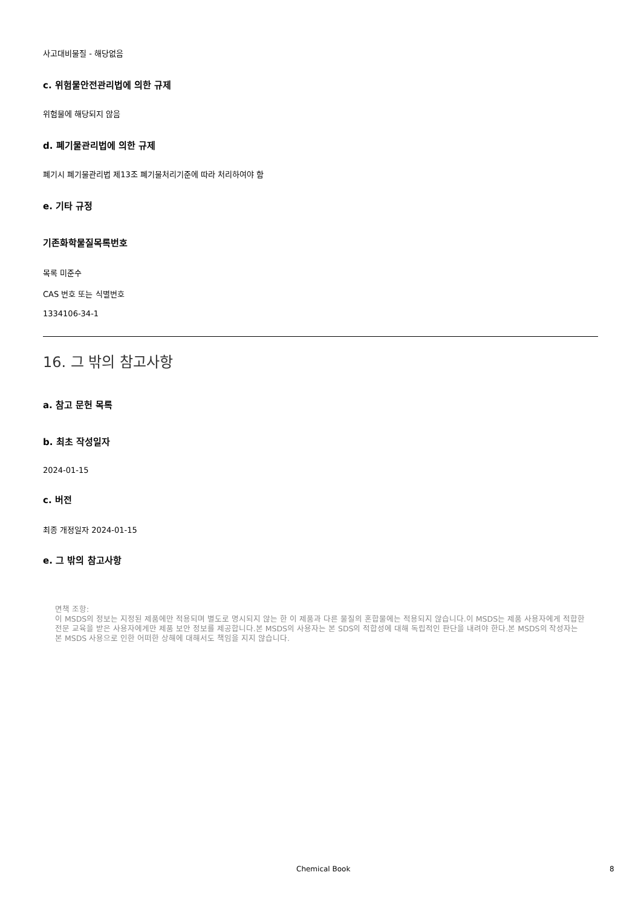사고대비물질 - 해당없음
c. 위험물안전관리법에 의한 규제
위험물에 해당되지 않음
d. 폐기물관리법에 의한 규제
폐기시 폐기물관리법 제13조 폐기물처리기준에 따라 처리하여야 함
e. 기타 규정
기존화학물질목록번호
목록 미준수
CAS 번호 또는 식별번호
1334106-34-1
16. 그 밖의 참고사항
a. 참고 문헌 목록
b. 최초 작성일자
2024-01-15
c. 버전
최종 개정일자 2024-01-15
e. 그 밖의 참고사항
면책 조항:
이 MSDS의 정보는 지정된 제품에만 적용되며 별도로 명시되지 않는 한 이 제품과 다른 물질의 혼합물에는 적용되지 않습니다.이 MSDS는 제품 사용자에게 적합한 전문 교육을 받은 사용자에게만 제품 보안 정보를 제공합니다.본 MSDS의 사용자는 본 SDS의 적합성에 대해 독립적인 판단을 내려야 한다.본 MSDS의 작성자는 본 MSDS 사용으로 인한 어떠한 상해에 대해서도 책임을 지지 않습니다.
Chemical Book 8